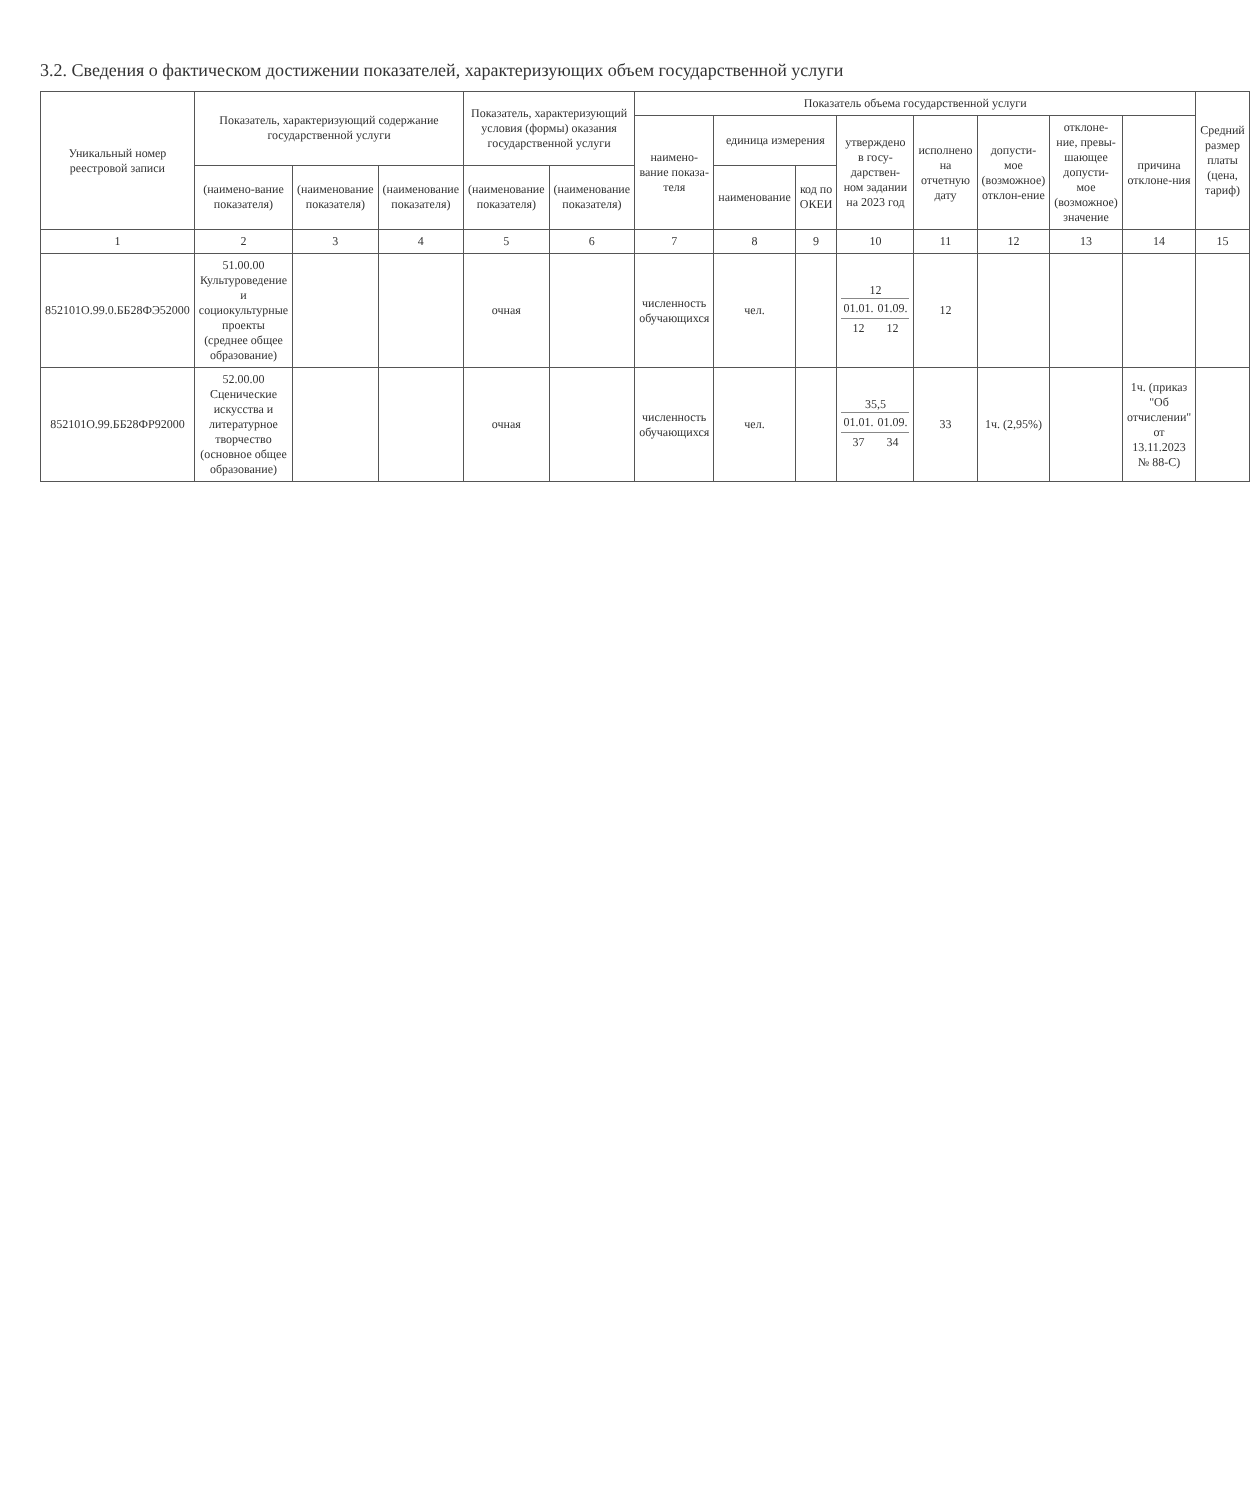3.2. Сведения о фактическом достижении показателей, характеризующих объем государственной услуги
| Уникальный номер реестровой записи | Показатель, характеризующий содержание государственной услуги | | | Показатель, характеризующий условия (формы) оказания государственной услуги | | Показатель объема государственной услуги | | | | | | | | Средний размер платы (цена, тариф) |
| --- | --- | --- | --- | --- | --- | --- | --- | --- | --- | --- | --- | --- | --- | --- |
| | | | | | | наимено-вание показа-теля | единица измерения | | утверждено в госу-дарствен-ном задании на 2023 год | исполнено на отчетную дату | допусти-мое (возможное) отклон-ение | отклоне-ние, превы-шающее допусти-мое (возможное) значение | причина отклоне-ния | |
| | (наимено-вание показателя) | (наименование показателя) | (наименование показателя) | (наименование показателя) | (наименование показателя) | | наименование | код по ОКЕИ | | | | | | |
| 1 | 2 | 3 | 4 | 5 | 6 | 7 | 8 | 9 | 10 | 11 | 12 | 13 | 14 | 15 |
| 852101О.99.0.ББ28ФЭ52000 | 51.00.00 Культуроведение и социокультурные проекты (среднее общее образование) | | | очная | | численность обучающихся | чел. | | 12 / 01.01. / 01.09. / / 12 / 12 / | 12 | | | | |
| 852101О.99.ББ28ФР92000 | 52.00.00 Сценические искусства и литературное творчество (основное общее образование) | | | очная | | численность обучающихся | чел. | | 35,5 / 01.01. / 01.09. / / 37 / 34 / | 33 | 1ч. (2,95%) | | 1ч. (приказ "Об отчислении" от 13.11.2023 № 88-С) | |